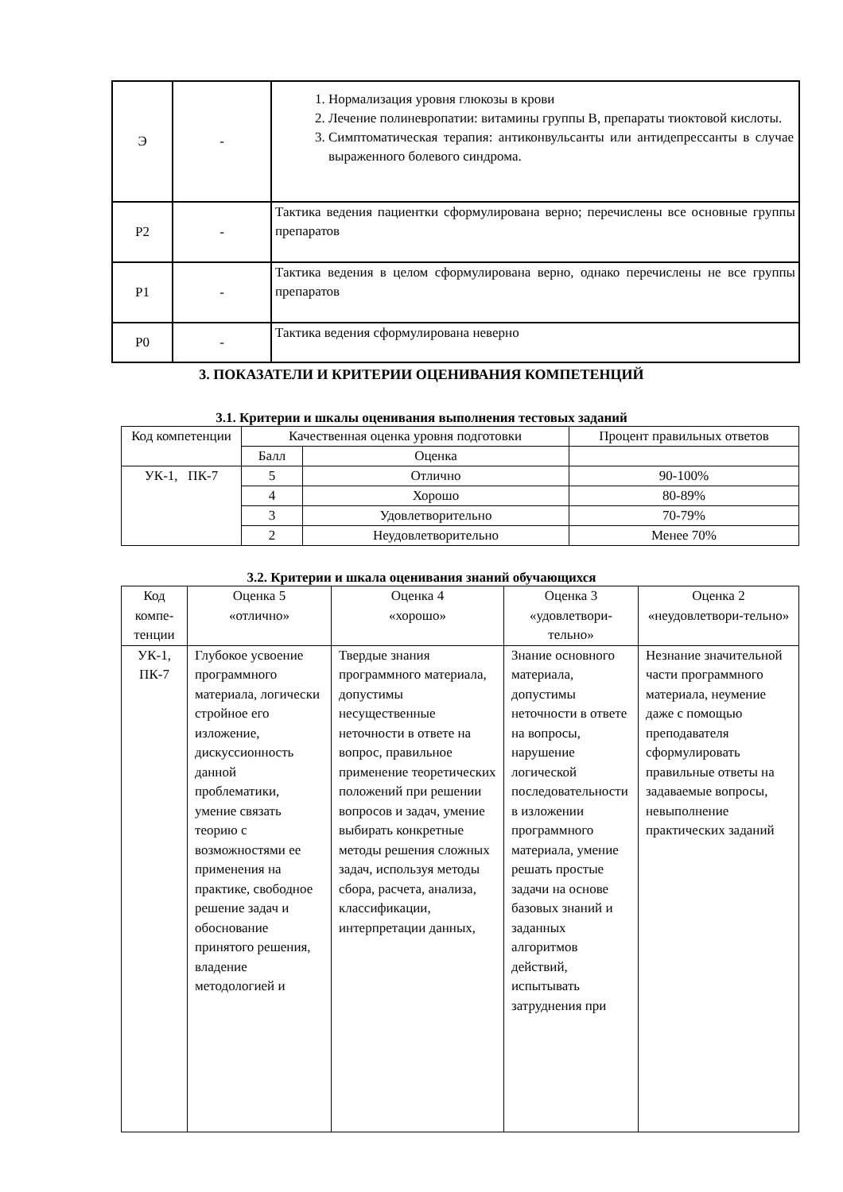| Э | - | 1. Нормализация уровня глюкозы в крови 2. Лечение полиневропатии: витамины группы В, препараты тиоктовой кислоты. 3. Симптоматическая терапия: антиконвульсанты или антидепрессанты в случае выраженного болевого синдрома. |
| Р2 | - | Тактика ведения пациентки сформулирована верно; перечислены все основные группы препаратов |
| Р1 | - | Тактика ведения в целом сформулирована верно, однако перечислены не все группы препаратов |
| Р0 | - | Тактика ведения сформулирована неверно |
3. ПОКАЗАТЕЛИ И КРИТЕРИИ ОЦЕНИВАНИЯ КОМПЕТЕНЦИЙ
3.1. Критерии и шкалы оценивания выполнения тестовых заданий
| Код компетенции | Качественная оценка уровня подготовки | | Процент правильных ответов |
| | Балл | Оценка | |
| УК-1, ПК-7 | 5 | Отлично | 90-100% |
| | 4 | Хорошо | 80-89% |
| | 3 | Удовлетворительно | 70-79% |
| | 2 | Неудовлетворительно | Менее 70% |
3.2. Критерии и шкала оценивания знаний обучающихся
| Код компе-тенции | Оценка 5 «отлично» | Оценка 4 «хорошо» | Оценка 3 «удовлетвори-тельно» | Оценка 2 «неудовлетвори-тельно» |
| УК-1, ПК-7 | Глубокое усвоение программного материала, логически стройное его изложение, дискуссионность данной проблематики, умение связать теорию с возможностями ее применения на практике, свободное решение задач и обоснование принятого решения, владение методологией и | Твердые знания программного материала, допустимы несущественные неточности в ответе на вопрос, правильное применение теоретических положений при решении вопросов и задач, умение выбирать конкретные методы решения сложных задач, используя методы сбора, расчета, анализа, классификации, интерпретации данных, | Знание основного материала, допустимы неточности в ответе на вопросы, нарушение логической последовательности в изложении программного материала, умение решать простые задачи на основе базовых знаний и заданных алгоритмов действий, испытывать затруднения при | Незнание значительной части программного материала, неумение даже с помощью преподавателя сформулировать правильные ответы на задаваемые вопросы, невыполнение практических заданий |